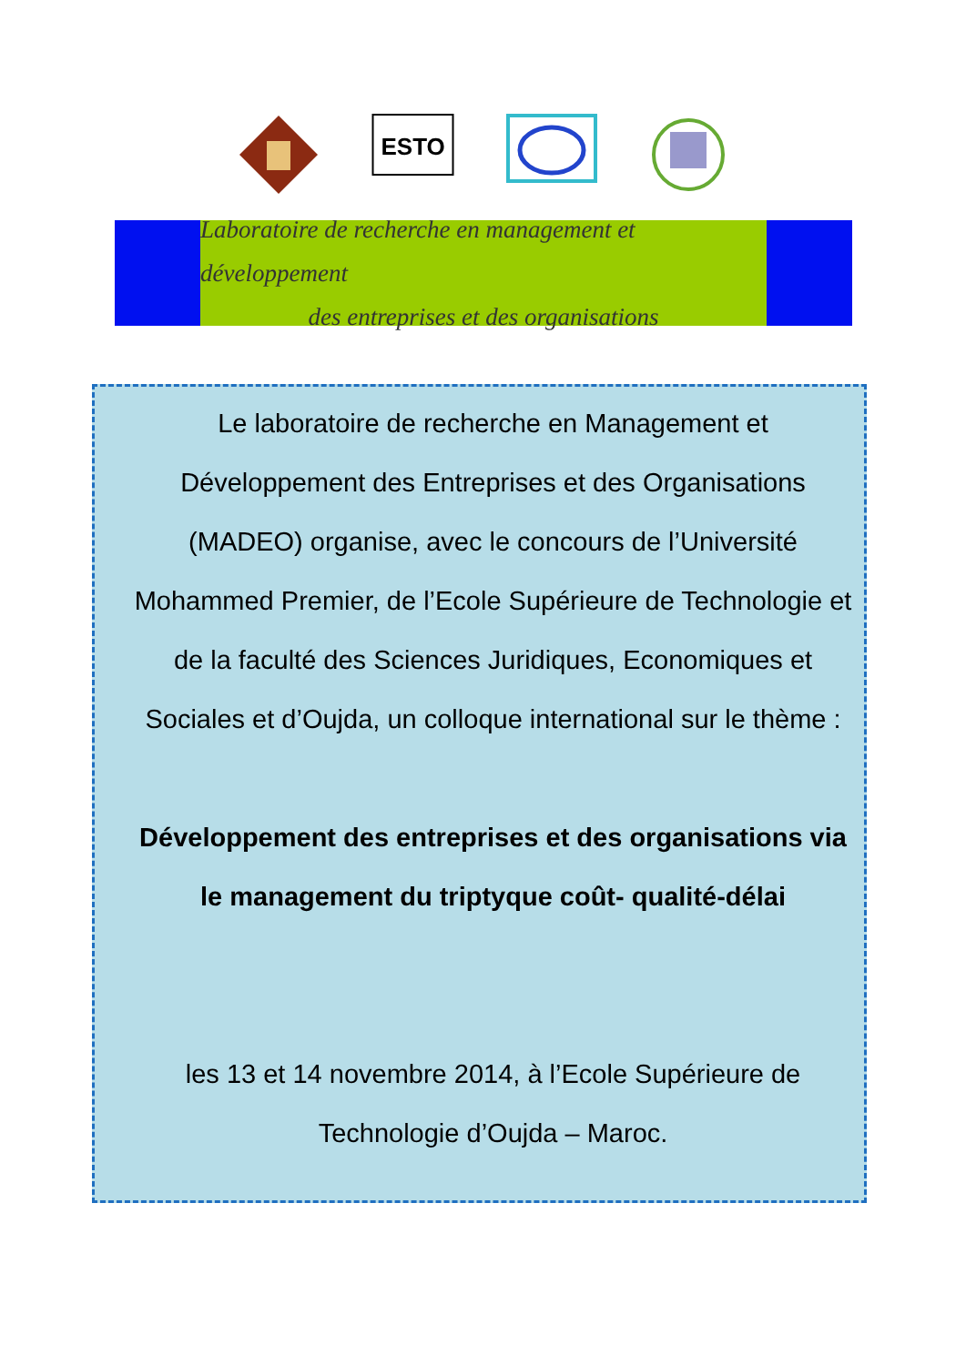ESTO
Laboratoire de recherche en management et développement
des entreprises et des organisations
Le laboratoire de recherche en Management et Développement des Entreprises et des Organisations (MADEO) organise, avec le concours de l’Université Mohammed Premier, de l’Ecole Supérieure de Technologie et de la faculté des Sciences Juridiques, Economiques et Sociales et d’Oujda, un colloque international sur le thème :
Développement des entreprises et des organisations via le management du triptyque coût- qualité-délai
les 13 et 14 novembre 2014, à l’Ecole Supérieure de Technologie d’Oujda – Maroc.